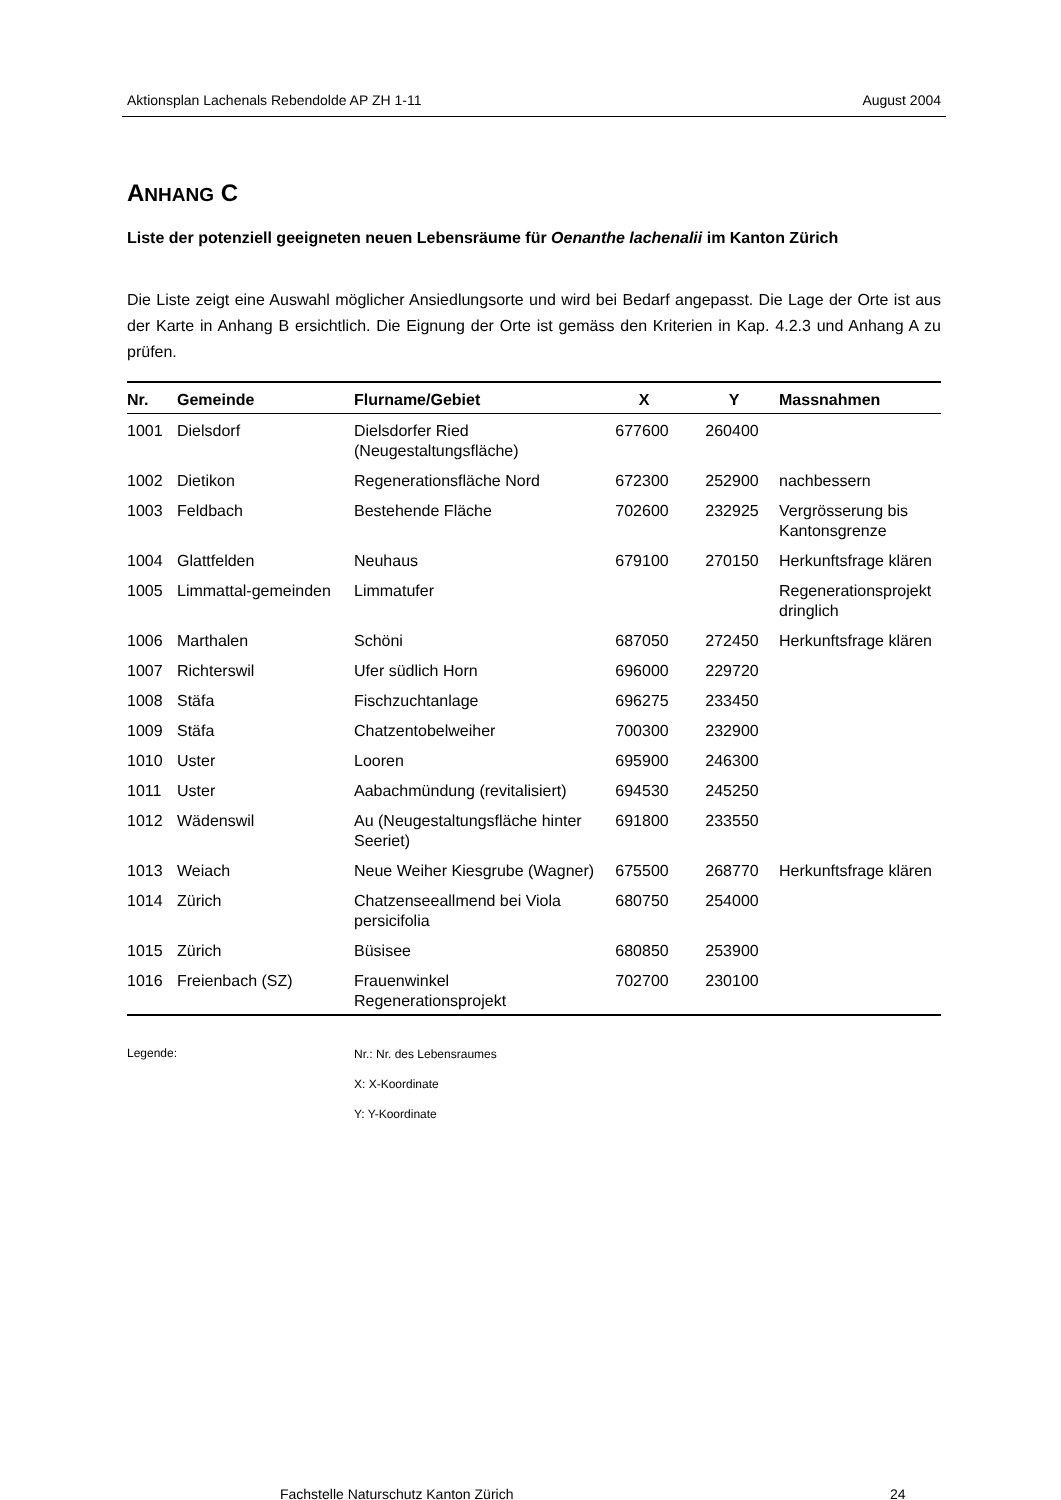Aktionsplan Lachenals Rebendolde AP ZH 1-11 August 2004
ANHANG C
Liste der potenziell geeigneten neuen Lebensräume für Oenanthe lachenalii im Kanton Zürich
Die Liste zeigt eine Auswahl möglicher Ansiedlungsorte und wird bei Bedarf angepasst. Die Lage der Orte ist aus der Karte in Anhang B ersichtlich. Die Eignung der Orte ist gemäss den Kriterien in Kap. 4.2.3 und Anhang A zu prüfen.
| Nr. | Gemeinde | Flurname/Gebiet | X | Y | Massnahmen |
| --- | --- | --- | --- | --- | --- |
| 1001 | Dielsdorf | Dielsdorfer Ried (Neugestaltungsfläche) | 677600 | 260400 | |
| 1002 | Dietikon | Regenerationsfläche Nord | 672300 | 252900 | nachbessern |
| 1003 | Feldbach | Bestehende Fläche | 702600 | 232925 | Vergrösserung bis Kantonsgrenze |
| 1004 | Glattfelden | Neuhaus | 679100 | 270150 | Herkunftsfrage klären |
| 1005 | Limmattal-gemeinden | Limmatufer | | | Regenerationsprojekt dringlich |
| 1006 | Marthalen | Schöni | 687050 | 272450 | Herkunftsfrage klären |
| 1007 | Richterswil | Ufer südlich Horn | 696000 | 229720 | |
| 1008 | Stäfa | Fischzuchtanlage | 696275 | 233450 | |
| 1009 | Stäfa | Chatzentobelweiher | 700300 | 232900 | |
| 1010 | Uster | Looren | 695900 | 246300 | |
| 1011 | Uster | Aabachmündung (revitalisiert) | 694530 | 245250 | |
| 1012 | Wädenswil | Au (Neugestaltungsfläche hinter Seeriet) | 691800 | 233550 | |
| 1013 | Weiach | Neue Weiher Kiesgrube (Wagner) | 675500 | 268770 | Herkunftsfrage klären |
| 1014 | Zürich | Chatzenseeallmend bei Viola persicifolia | 680750 | 254000 | |
| 1015 | Zürich | Büsisee | 680850 | 253900 | |
| 1016 | Freienbach (SZ) | Frauenwinkel Regenerationsprojekt | 702700 | 230100 | |
Legende:
Nr.: Nr. des Lebensraumes
X: X-Koordinate
Y: Y-Koordinate
Fachstelle Naturschutz Kanton Zürich 24